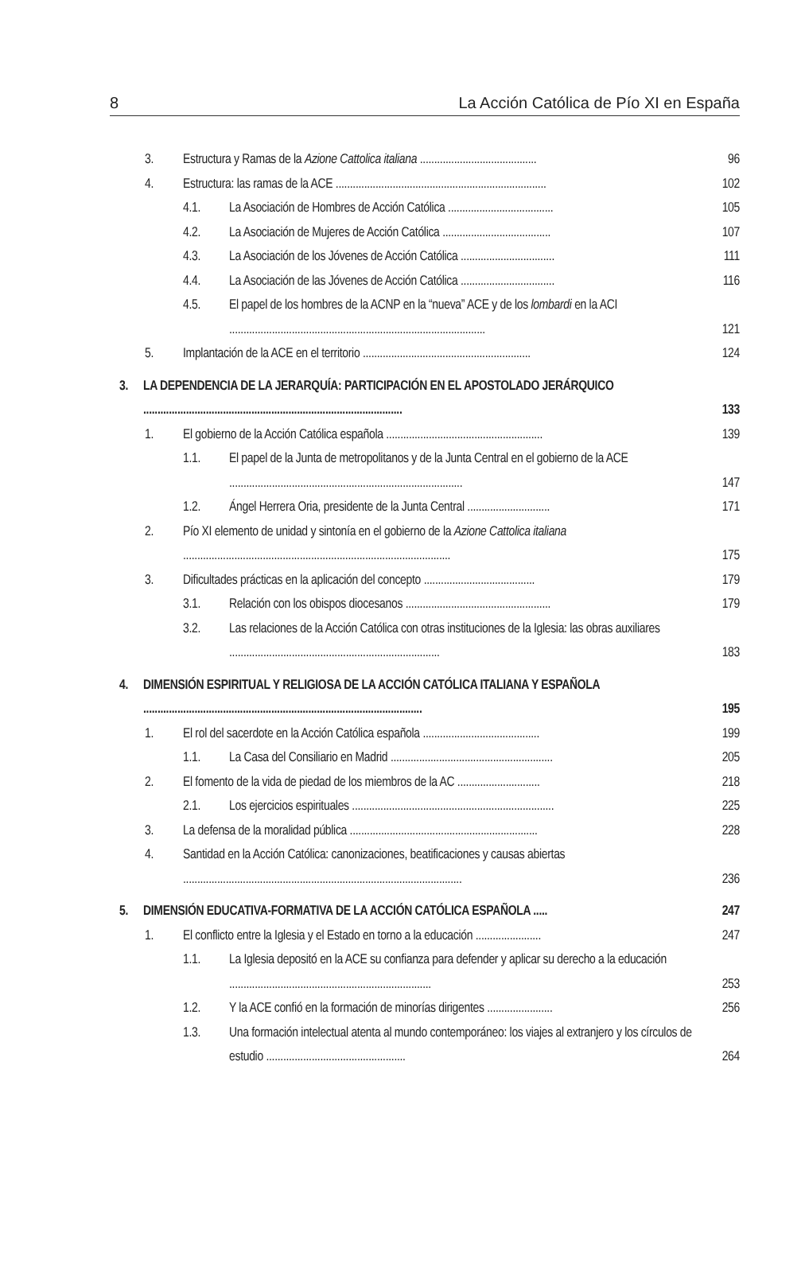8 La Acción Católica de Pío XI en España
3. Estructura y Ramas de la Azione Cattolica italiana ......................................... 96
4. Estructura: las ramas de la ACE .......................................................................... 102
4.1. La Asociación de Hombres de Acción Católica ..................................... 105
4.2. La Asociación de Mujeres de Acción Católica ...................................... 107
4.3. La Asociación de los Jóvenes de Acción Católica ................................. 111
4.4. La Asociación de las Jóvenes de Acción Católica ................................. 116
4.5. El papel de los hombres de la ACNP en la “nueva” ACE y de los lombardi en la ACI .......................................................................................... 121
5. Implantación de la ACE en el territorio ........................................................... 124
3. LA DEPENDENCIA DE LA JERARQUÍA: PARTICIPACIÓN EN EL APOSTOLADO JERÁRQUICO ........................................................................................... 133
1. El gobierno de la Acción Católica española ....................................................... 139
1.1. El papel de la Junta de metropolitanos y de la Junta Central en el gobierno de la ACE .................................................................................. 147
1.2. Ángel Herrera Oria, presidente de la Junta Central ............................. 171
2. Pío XI elemento de unidad y sintonía en el gobierno de la Azione Cattolica italiana .............................................................................................. 175
3. Dificultades prácticas en la aplicación del concepto ....................................... 179
3.1. Relación con los obispos diocesanos ................................................... 179
3.2. Las relaciones de la Acción Católica con otras instituciones de la Iglesia: las obras auxiliares .......................................................................... 183
4. DIMENSIÓN ESPIRITUAL Y RELIGIOSA DE LA ACCIÓN CATÓLICA ITALIANA Y ESPAÑOLA .................................................................................................. 195
1. El rol del sacerdote en la Acción Católica española ......................................... 199
1.1. La Casa del Consiliario en Madrid ......................................................... 205
2. El fomento de la vida de piedad de los miembros de la AC ............................. 218
2.1. Los ejercicios espirituales ....................................................................... 225
3. La defensa de la moralidad pública .................................................................. 228
4. Santidad en la Acción Católica: canonizaciones, beatificaciones y causas abiertas .................................................................................................. 236
5. DIMENSIÓN EDUCATIVA-FORMATIVA DE LA ACCIÓN CATÓLICA ESPAÑOLA ..... 247
1. El conflicto entre la Iglesia y el Estado en torno a la educación ....................... 247
1.1. La Iglesia depositó en la ACE su confianza para defender y aplicar su derecho a la educación ....................................................................... 253
1.2. Y la ACE confió en la formación de minorías dirigentes ....................... 256
1.3. Una formación intelectual atenta al mundo contemporáneo: los viajes al extranjero y los círculos de estudio ................................................. 264